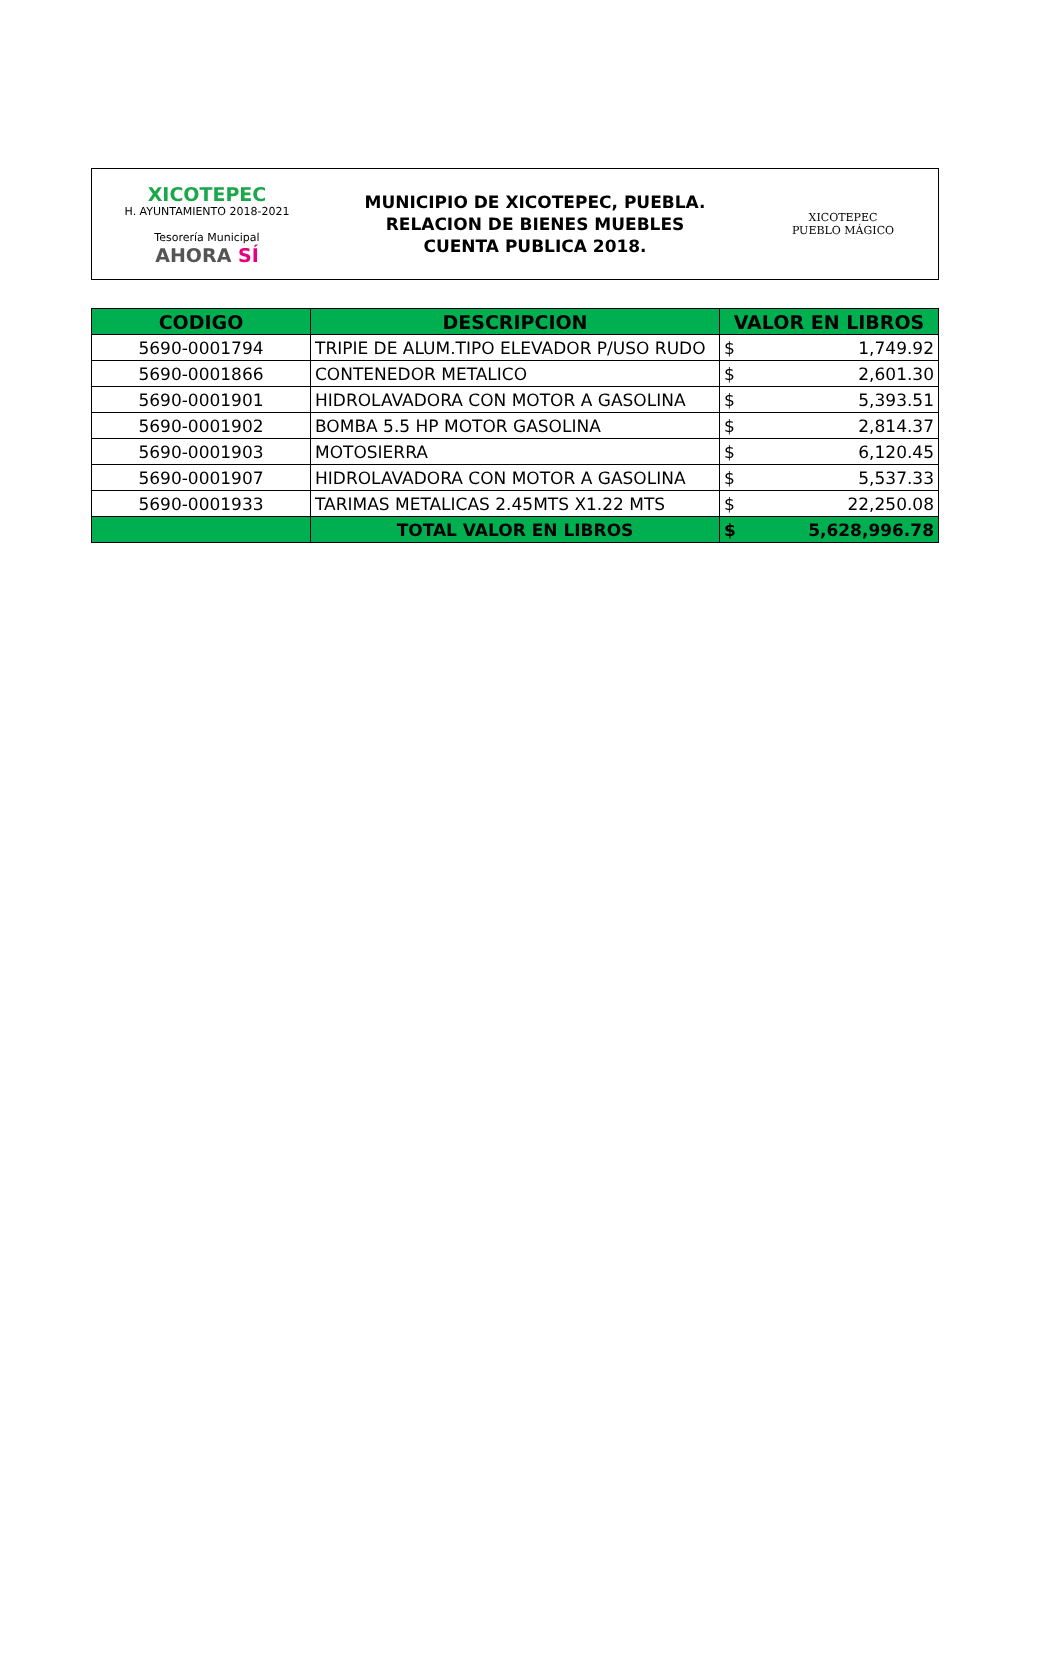XICOTEPEC
H. AYUNTAMIENTO 2018-2021
Tesorería Municipal
AHORA SÍ
MUNICIPIO DE XICOTEPEC, PUEBLA.
RELACION DE BIENES MUEBLES
CUENTA PUBLICA 2018.
XICOTEPEC
PUEBLO MÁGICO
| CODIGO | DESCRIPCION | VALOR EN LIBROS | |
| --- | --- | --- | --- |
| 5690-0001794 | TRIPIE DE ALUM.TIPO ELEVADOR P/USO RUDO | $ | 1,749.92 |
| 5690-0001866 | CONTENEDOR METALICO | $ | 2,601.30 |
| 5690-0001901 | HIDROLAVADORA CON MOTOR A GASOLINA | $ | 5,393.51 |
| 5690-0001902 | BOMBA 5.5 HP MOTOR GASOLINA | $ | 2,814.37 |
| 5690-0001903 | MOTOSIERRA | $ | 6,120.45 |
| 5690-0001907 | HIDROLAVADORA CON MOTOR A GASOLINA | $ | 5,537.33 |
| 5690-0001933 | TARIMAS METALICAS 2.45MTS X1.22 MTS | $ | 22,250.08 |
| | TOTAL VALOR EN LIBROS | $ | 5,628,996.78 |